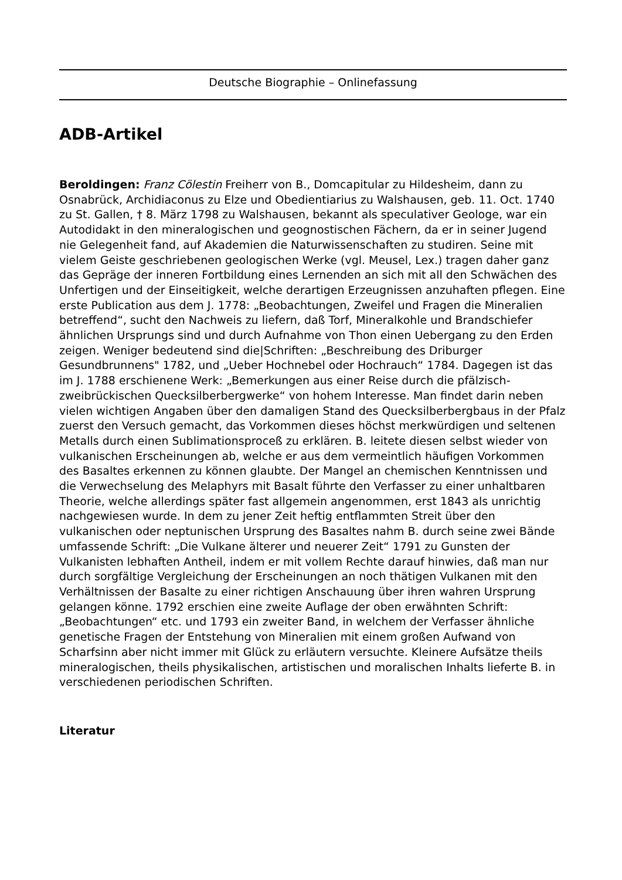Deutsche Biographie – Onlinefassung
ADB-Artikel
Beroldingen: Franz Cölestin Freiherr von B., Domcapitular zu Hildesheim, dann zu Osnabrück, Archidiaconus zu Elze und Obedientiarius zu Walshausen, geb. 11. Oct. 1740 zu St. Gallen, † 8. März 1798 zu Walshausen, bekannt als speculativer Geologe, war ein Autodidakt in den mineralogischen und geognostischen Fächern, da er in seiner Jugend nie Gelegenheit fand, auf Akademien die Naturwissenschaften zu studiren. Seine mit vielem Geiste geschriebenen geologischen Werke (vgl. Meusel, Lex.) tragen daher ganz das Gepräge der inneren Fortbildung eines Lernenden an sich mit all den Schwächen des Unfertigen und der Einseitigkeit, welche derartigen Erzeugnissen anzuhaften pflegen. Eine erste Publication aus dem J. 1778: „Beobachtungen, Zweifel und Fragen die Mineralien betreffend“, sucht den Nachweis zu liefern, daß Torf, Mineralkohle und Brandschiefer ähnlichen Ursprungs sind und durch Aufnahme von Thon einen Uebergang zu den Erden zeigen. Weniger bedeutend sind die|Schriften: „Beschreibung des Driburger Gesundbrunnens" 1782, und „Ueber Hochnebel oder Hochrauch“ 1784. Dagegen ist das im J. 1788 erschienene Werk: „Bemerkungen aus einer Reise durch die pfälzisch-zweibrückischen Quecksilberbergwerke“ von hohem Interesse. Man findet darin neben vielen wichtigen Angaben über den damaligen Stand des Quecksilberbergbaus in der Pfalz zuerst den Versuch gemacht, das Vorkommen dieses höchst merkwürdigen und seltenen Metalls durch einen Sublimationsproceß zu erklären. B. leitete diesen selbst wieder von vulkanischen Erscheinungen ab, welche er aus dem vermeintlich häufigen Vorkommen des Basaltes erkennen zu können glaubte. Der Mangel an chemischen Kenntnissen und die Verwechselung des Melaphyrs mit Basalt führte den Verfasser zu einer unhaltbaren Theorie, welche allerdings später fast allgemein angenommen, erst 1843 als unrichtig nachgewiesen wurde. In dem zu jener Zeit heftig entflammten Streit über den vulkanischen oder neptunischen Ursprung des Basaltes nahm B. durch seine zwei Bände umfassende Schrift: „Die Vulkane älterer und neuerer Zeit“ 1791 zu Gunsten der Vulkanisten lebhaften Antheil, indem er mit vollem Rechte darauf hinwies, daß man nur durch sorgfältige Vergleichung der Erscheinungen an noch thätigen Vulkanen mit den Verhältnissen der Basalte zu einer richtigen Anschauung über ihren wahren Ursprung gelangen könne. 1792 erschien eine zweite Auflage der oben erwähnten Schrift: „Beobachtungen“ etc. und 1793 ein zweiter Band, in welchem der Verfasser ähnliche genetische Fragen der Entstehung von Mineralien mit einem großen Aufwand von Scharfsinn aber nicht immer mit Glück zu erläutern versuchte. Kleinere Aufsätze theils mineralogischen, theils physikalischen, artistischen und moralischen Inhalts lieferte B. in verschiedenen periodischen Schriften.
Literatur